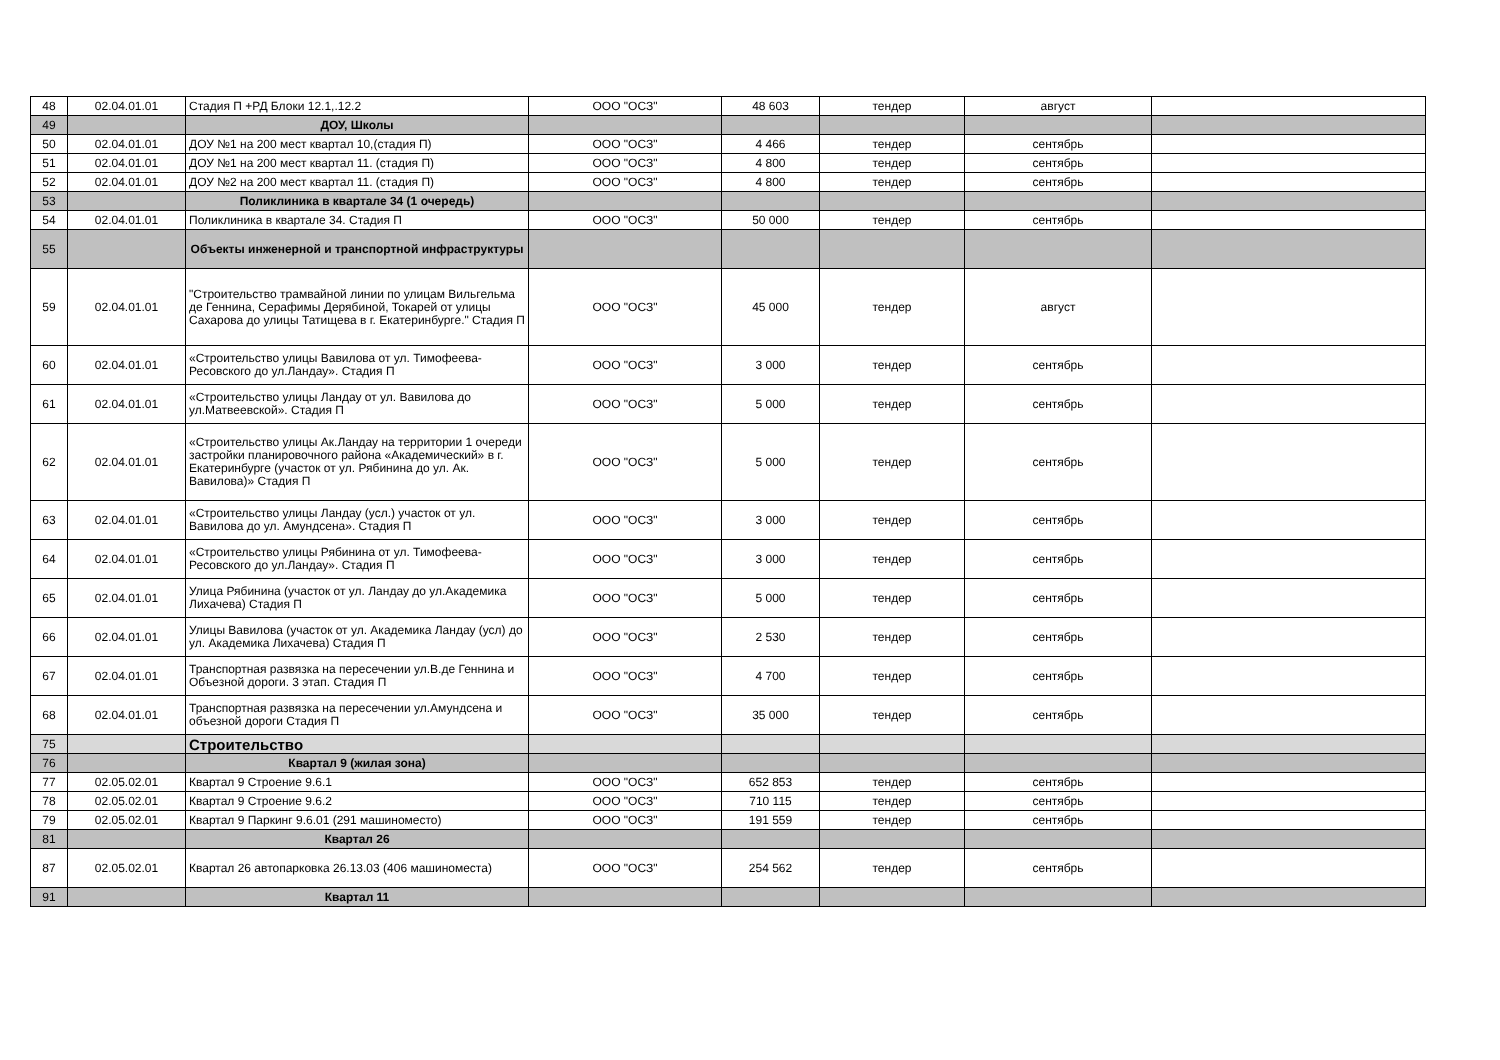| 48 | 02.04.01.01 | Стадия П +РД Блоки 12.1,.12.2 | ООО "ОСЗ" | 48 603 | тендер | август | |
| 49 | | ДОУ, Школы | | | | | |
| 50 | 02.04.01.01 | ДОУ №1 на 200 мест квартал 10,(стадия П) | ООО "ОСЗ" | 4 466 | тендер | сентябрь | |
| 51 | 02.04.01.01 | ДОУ №1 на 200 мест квартал 11. (стадия П) | ООО "ОСЗ" | 4 800 | тендер | сентябрь | |
| 52 | 02.04.01.01 | ДОУ №2 на 200 мест квартал 11. (стадия П) | ООО "ОСЗ" | 4 800 | тендер | сентябрь | |
| 53 | | Поликлиника в квартале 34 (1 очередь) | | | | | |
| 54 | 02.04.01.01 | Поликлиника в квартале 34. Стадия П | ООО "ОСЗ" | 50 000 | тендер | сентябрь | |
| 55 | | Объекты инженерной и транспортной инфраструктуры | | | | | |
| 59 | 02.04.01.01 | "Строительство трамвайной линии по улицам Вильгельма де Геннина, Серафимы Дерябиной, Токарей от улицы Сахарова до улицы Татищева в г. Екатеринбурге." Стадия П | ООО "ОСЗ" | 45 000 | тендер | август | |
| 60 | 02.04.01.01 | «Строительство улицы Вавилова от ул. Тимофеева-Ресовского до ул.Ландау». Стадия П | ООО "ОСЗ" | 3 000 | тендер | сентябрь | |
| 61 | 02.04.01.01 | «Строительство улицы Ландау от ул. Вавилова до ул.Матвеевской». Стадия П | ООО "ОСЗ" | 5 000 | тендер | сентябрь | |
| 62 | 02.04.01.01 | «Строительство улицы Ак.Ландау на территории 1 очереди застройки планировочного района «Академический» в г. Екатеринбурге (участок от ул. Рябинина до ул. Ак. Вавилова)» Стадия П | ООО "ОСЗ" | 5 000 | тендер | сентябрь | |
| 63 | 02.04.01.01 | «Строительство улицы Ландау (усл.) участок от ул. Вавилова до ул. Амундсена». Стадия П | ООО "ОСЗ" | 3 000 | тендер | сентябрь | |
| 64 | 02.04.01.01 | «Строительство улицы Рябинина от ул. Тимофеева-Ресовского до ул.Ландау». Стадия П | ООО "ОСЗ" | 3 000 | тендер | сентябрь | |
| 65 | 02.04.01.01 | Улица Рябинина (участок от ул. Ландау до ул.Академика Лихачева) Стадия П | ООО "ОСЗ" | 5 000 | тендер | сентябрь | |
| 66 | 02.04.01.01 | Улицы Вавилова (участок от ул. Академика Ландау (усл) до ул. Академика Лихачева) Стадия П | ООО "ОСЗ" | 2 530 | тендер | сентябрь | |
| 67 | 02.04.01.01 | Транспортная развязка на пересечении ул.В.де Геннина и Объезной дороги. 3 этап. Стадия П | ООО "ОСЗ" | 4 700 | тендер | сентябрь | |
| 68 | 02.04.01.01 | Транспортная развязка на пересечении ул.Амундсена и объезной дороги Стадия П | ООО "ОСЗ" | 35 000 | тендер | сентябрь | |
| 75 | | Строительство | | | | | |
| 76 | | Квартал 9 (жилая зона) | | | | | |
| 77 | 02.05.02.01 | Квартал 9 Строение 9.6.1 | ООО "ОСЗ" | 652 853 | тендер | сентябрь | |
| 78 | 02.05.02.01 | Квартал 9 Строение 9.6.2 | ООО "ОСЗ" | 710 115 | тендер | сентябрь | |
| 79 | 02.05.02.01 | Квартал 9 Паркинг 9.6.01 (291 машиноместо) | ООО "ОСЗ" | 191 559 | тендер | сентябрь | |
| 81 | | Квартал 26 | | | | | |
| 87 | 02.05.02.01 | Квартал 26 автопарковка 26.13.03 (406 машиноместа) | ООО "ОСЗ" | 254 562 | тендер | сентябрь | |
| 91 | | Квартал 11 | | | | | |